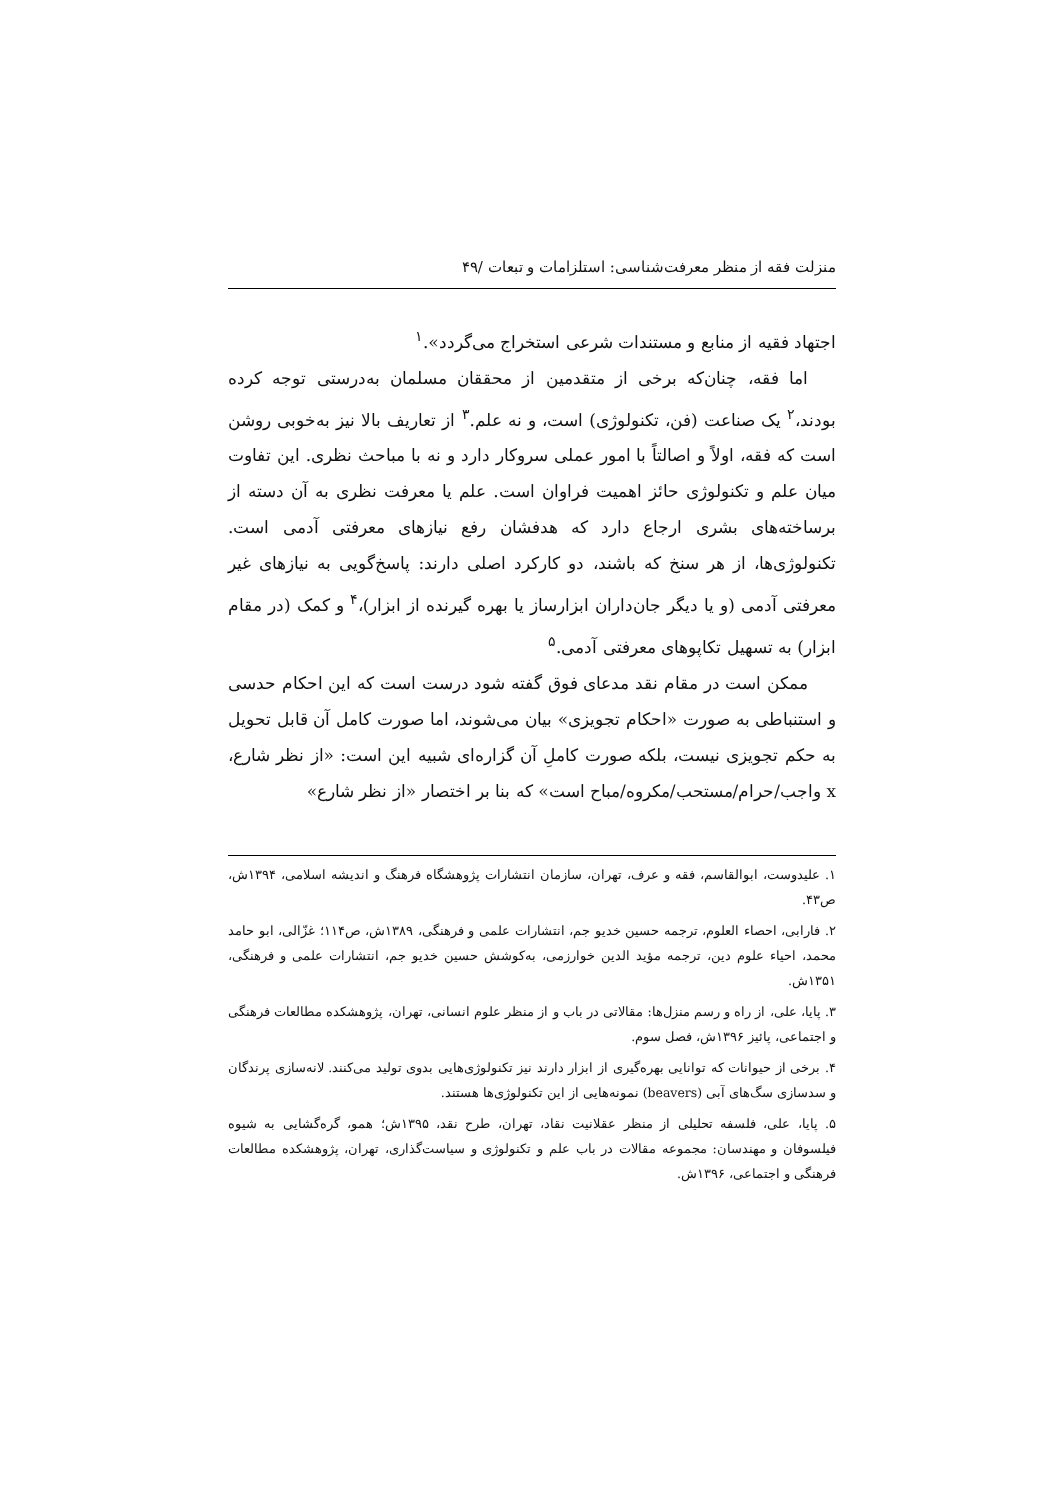منزلت فقه از منظر معرفت‌شناسی: استلزامات و تبعات /۴۹
اجتهاد فقیه از منابع و مستندات شرعی استخراج می‌گردد».<sup>۱</sup>
اما فقه، چنان‌که برخی از متقدمین از محققان مسلمان به‌درستی توجه کرده بودند،<sup>۲</sup> یک صناعت (فن، تکنولوژی) است، و نه علم.<sup>۳</sup> از تعاریف بالا نیز به‌خوبی روشن است که فقه، اولاً و اصالتاً با امور عملی سروکار دارد و نه با مباحث نظری. این تفاوت میان علم و تکنولوژی حائز اهمیت فراوان است. علم یا معرفت نظری به آن دسته از برساخته‌های بشری ارجاع دارد که هدفشان رفع نیازهای معرفتی آدمی است. تکنولوژی‌ها، از هر سنخ که باشند، دو کارکرد اصلی دارند: پاسخ‌گویی به نیازهای غیر معرفتی آدمی (و یا دیگر جان‌داران ابزارساز یا بهره گیرنده از ابزار)،<sup>۴</sup> و کمک (در مقام ابزار) به تسهیل تکاپوهای معرفتی آدمی.<sup>۵</sup>
ممکن است در مقام نقد مدعای فوق گفته شود درست است که این احکام حدسی و استنباطی به صورت «احکام تجویزی» بیان می‌شوند، اما صورت کامل آن قابل تحویل به حکم تجویزی نیست، بلکه صورت کاملِ آن گزاره‌ای شبیه این است: «از نظر شارع، x واجب/حرام/مستحب/مکروه/مباح است» که بنا بر اختصار «از نظر شارع»
۱. علیدوست، ابوالقاسم، فقه و عرف، تهران، سازمان انتشارات پژوهشگاه فرهنگ و اندیشه اسلامی، ۱۳۹۴ش، ص۴۳.
۲. فارابی، احصاء العلوم، ترجمه حسین خدیو جم، انتشارات علمی و فرهنگی، ۱۳۸۹ش، ص۱۱۴؛ غزّالی، ابو حامد محمد، احیاء علوم دین، ترجمه مؤید الدین خوارزمی، به‌کوشش حسین خدیو جم، انتشارات علمی و فرهنگی، ۱۳۵۱ش.
۳. پایا، علی، از راه و رسم منزل‌ها: مقالاتی در باب و از منظر علوم انسانی، تهران، پژوهشکده مطالعات فرهنگی و اجتماعی، پائیز ۱۳۹۶ش، فصل سوم.
۴. برخی از حیوانات که توانایی بهره‌گیری از ابزار دارند نیز تکنولوژی‌هایی بدوی تولید می‌کنند. لانه‌سازی پرندگان و سدسازی سگ‌های آبی (beavers) نمونه‌هایی از این تکنولوژی‌ها هستند.
۵. پایا، علی، فلسفه تحلیلی از منظر عقلانیت نقاد، تهران، طرح نقد، ۱۳۹۵ش؛ همو، گره‌گشایی به شیوه فیلسوفان و مهندسان: مجموعه مقالات در باب علم و تکنولوژی و سیاست‌گذاری، تهران، پژوهشکده مطالعات فرهنگی و اجتماعی، ۱۳۹۶ش.